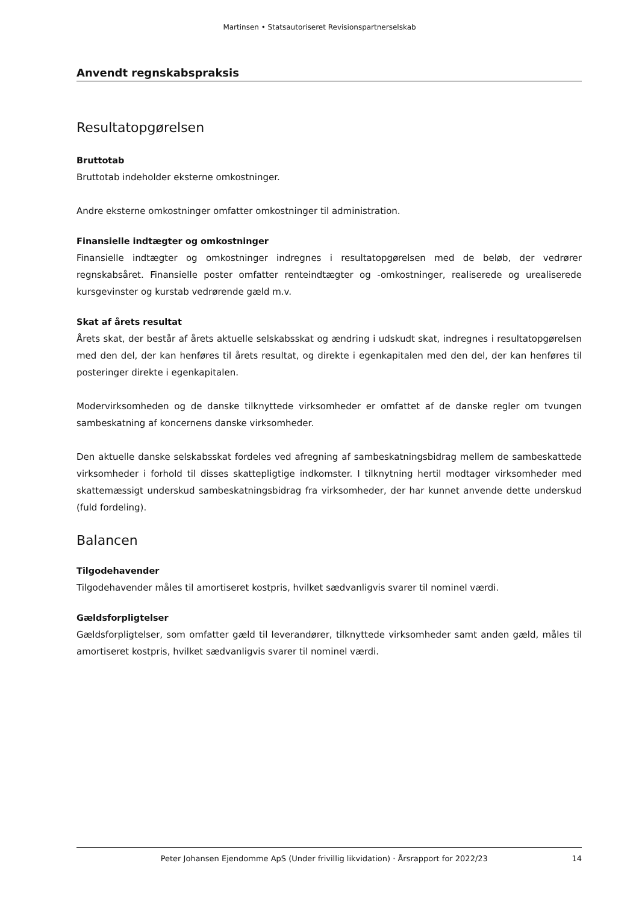Martinsen • Statsautoriseret Revisionspartnerselskab
Anvendt regnskabspraksis
Resultatopgørelsen
Bruttotab
Bruttotab indeholder eksterne omkostninger.
Andre eksterne omkostninger omfatter omkostninger til administration.
Finansielle indtægter og omkostninger
Finansielle indtægter og omkostninger indregnes i resultatopgørelsen med de beløb, der vedrører regnskabsåret. Finansielle poster omfatter renteindtægter og -omkostninger, realiserede og urealiserede kursgevinster og kurstab vedrørende gæld m.v.
Skat af årets resultat
Årets skat, der består af årets aktuelle selskabsskat og ændring i udskudt skat, indregnes i resultatopgørelsen med den del, der kan henføres til årets resultat, og direkte i egenkapitalen med den del, der kan henføres til posteringer direkte i egenkapitalen.
Modervirksomheden og de danske tilknyttede virksomheder er omfattet af de danske regler om tvungen sambeskatning af koncernens danske virksomheder.
Den aktuelle danske selskabsskat fordeles ved afregning af sambeskatningsbidrag mellem de sambeskattede virksomheder i forhold til disses skattepligtige indkomster. I tilknytning hertil modtager virksomheder med skattemæssigt underskud sambeskatningsbidrag fra virksomheder, der har kunnet anvende dette underskud (fuld fordeling).
Balancen
Tilgodehavender
Tilgodehavender måles til amortiseret kostpris, hvilket sædvanligvis svarer til nominel værdi.
Gældsforpligtelser
Gældsforpligtelser, som omfatter gæld til leverandører, tilknyttede virksomheder samt anden gæld, måles til amortiseret kostpris, hvilket sædvanligvis svarer til nominel værdi.
Peter Johansen Ejendomme ApS (Under frivillig likvidation) · Årsrapport for 2022/23 14